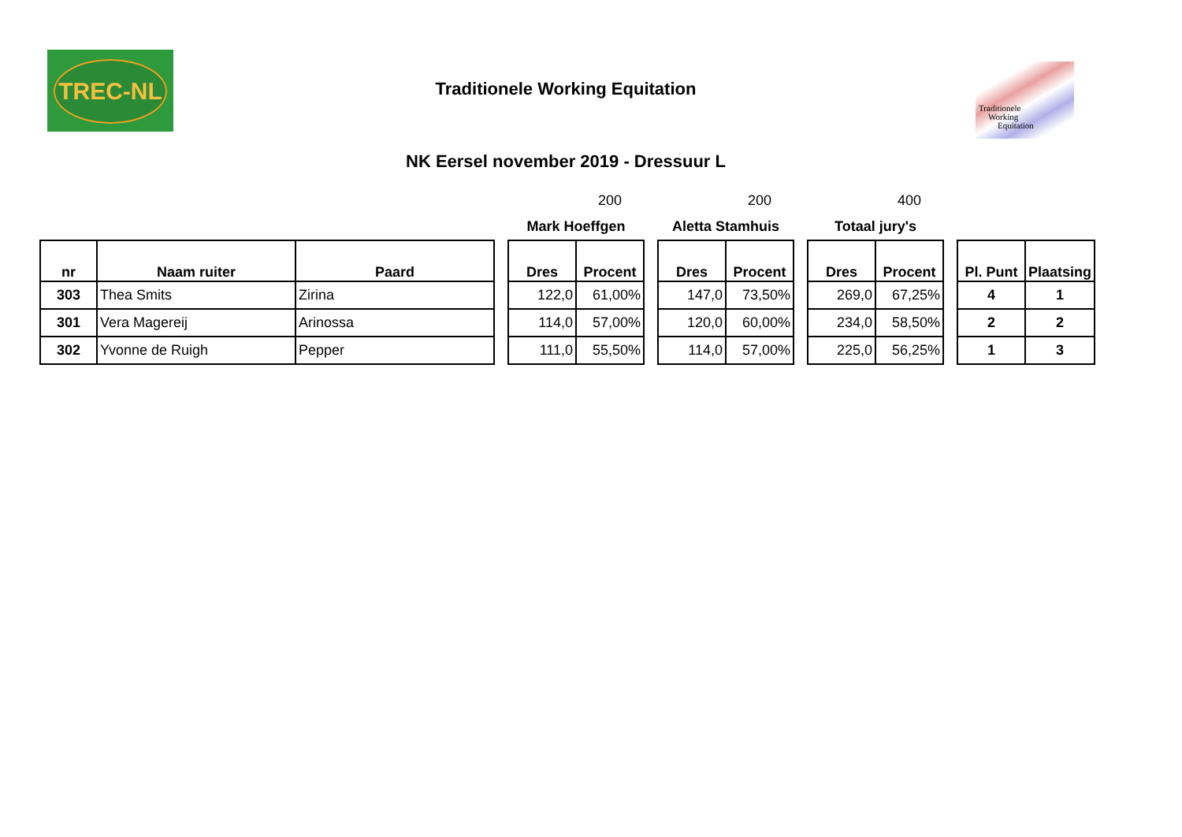TREC-NL
Traditionele Working Equitation
Traditionele
Working
Equitation
NK Eersel november 2019 - Dressuur L
| | | | | | 200 | | | 200 | | | 400 | | | |
| | | | | Mark Hoeffgen | | | Aletta Stamhuis | | | Totaal jury's | | | | |
| nr | Naam ruiter | Paard | | Dres | Procent | | Dres | Procent | | Dres | Procent | | Pl. Punt | Plaatsing |
| 303 | Thea Smits | Zirina | | 122,0 | 61,00% | | 147,0 | 73,50% | | 269,0 | 67,25% | | 4 | 1 |
| 301 | Vera Magereij | Arinossa | | 114,0 | 57,00% | | 120,0 | 60,00% | | 234,0 | 58,50% | | 2 | 2 |
| 302 | Yvonne de Ruigh | Pepper | | 111,0 | 55,50% | | 114,0 | 57,00% | | 225,0 | 56,25% | | 1 | 3 |